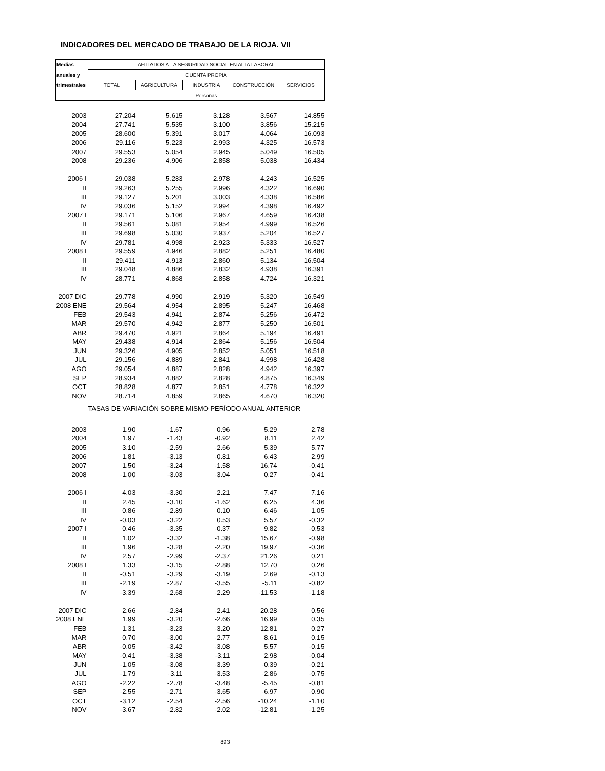INDICADORES DEL MERCADO DE TRABAJO DE LA RIOJA. VII
| Medias | AFILIADOS A LA SEGURIDAD SOCIAL EN ALTA LABORAL | | | | |
| --- | --- | --- | --- | --- | --- |
| anuales y | CUENTA PROPIA | | | | |
| trimestrales | TOTAL | AGRICULTURA | INDUSTRIA | CONSTRUCCIÓN | SERVICIOS |
| | Personas | | | | |
| 2003 | 27.204 | 5.615 | 3.128 | 3.567 | 14.855 |
| 2004 | 27.741 | 5.535 | 3.100 | 3.856 | 15.215 |
| 2005 | 28.600 | 5.391 | 3.017 | 4.064 | 16.093 |
| 2006 | 29.116 | 5.223 | 2.993 | 4.325 | 16.573 |
| 2007 | 29.553 | 5.054 | 2.945 | 5.049 | 16.505 |
| 2008 | 29.236 | 4.906 | 2.858 | 5.038 | 16.434 |
| 2006 I | 29.038 | 5.283 | 2.978 | 4.243 | 16.525 |
| II | 29.263 | 5.255 | 2.996 | 4.322 | 16.690 |
| III | 29.127 | 5.201 | 3.003 | 4.338 | 16.586 |
| IV | 29.036 | 5.152 | 2.994 | 4.398 | 16.492 |
| 2007 I | 29.171 | 5.106 | 2.967 | 4.659 | 16.438 |
| II | 29.561 | 5.081 | 2.954 | 4.999 | 16.526 |
| III | 29.698 | 5.030 | 2.937 | 5.204 | 16.527 |
| IV | 29.781 | 4.998 | 2.923 | 5.333 | 16.527 |
| 2008 I | 29.559 | 4.946 | 2.882 | 5.251 | 16.480 |
| II | 29.411 | 4.913 | 2.860 | 5.134 | 16.504 |
| III | 29.048 | 4.886 | 2.832 | 4.938 | 16.391 |
| IV | 28.771 | 4.868 | 2.858 | 4.724 | 16.321 |
| 2007 DIC | 29.778 | 4.990 | 2.919 | 5.320 | 16.549 |
| 2008 ENE | 29.564 | 4.954 | 2.895 | 5.247 | 16.468 |
| FEB | 29.543 | 4.941 | 2.874 | 5.256 | 16.472 |
| MAR | 29.570 | 4.942 | 2.877 | 5.250 | 16.501 |
| ABR | 29.470 | 4.921 | 2.864 | 5.194 | 16.491 |
| MAY | 29.438 | 4.914 | 2.864 | 5.156 | 16.504 |
| JUN | 29.326 | 4.905 | 2.852 | 5.051 | 16.518 |
| JUL | 29.156 | 4.889 | 2.841 | 4.998 | 16.428 |
| AGO | 29.054 | 4.887 | 2.828 | 4.942 | 16.397 |
| SEP | 28.934 | 4.882 | 2.828 | 4.875 | 16.349 |
| OCT | 28.828 | 4.877 | 2.851 | 4.778 | 16.322 |
| NOV | 28.714 | 4.859 | 2.865 | 4.670 | 16.320 |
| | TASAS DE VARIACIÓN SOBRE MISMO PERÍODO ANUAL ANTERIOR | | | | |
| 2003 | 1.90 | -1.67 | 0.96 | 5.29 | 2.78 |
| 2004 | 1.97 | -1.43 | -0.92 | 8.11 | 2.42 |
| 2005 | 3.10 | -2.59 | -2.66 | 5.39 | 5.77 |
| 2006 | 1.81 | -3.13 | -0.81 | 6.43 | 2.99 |
| 2007 | 1.50 | -3.24 | -1.58 | 16.74 | -0.41 |
| 2008 | -1.00 | -3.03 | -3.04 | 0.27 | -0.41 |
| 2006 I | 4.03 | -3.30 | -2.21 | 7.47 | 7.16 |
| II | 2.45 | -3.10 | -1.62 | 6.25 | 4.36 |
| III | 0.86 | -2.89 | 0.10 | 6.46 | 1.05 |
| IV | -0.03 | -3.22 | 0.53 | 5.57 | -0.32 |
| 2007 I | 0.46 | -3.35 | -0.37 | 9.82 | -0.53 |
| II | 1.02 | -3.32 | -1.38 | 15.67 | -0.98 |
| III | 1.96 | -3.28 | -2.20 | 19.97 | -0.36 |
| IV | 2.57 | -2.99 | -2.37 | 21.26 | 0.21 |
| 2008 I | 1.33 | -3.15 | -2.88 | 12.70 | 0.26 |
| II | -0.51 | -3.29 | -3.19 | 2.69 | -0.13 |
| III | -2.19 | -2.87 | -3.55 | -5.11 | -0.82 |
| IV | -3.39 | -2.68 | -2.29 | -11.53 | -1.18 |
| 2007 DIC | 2.66 | -2.84 | -2.41 | 20.28 | 0.56 |
| 2008 ENE | 1.99 | -3.20 | -2.66 | 16.99 | 0.35 |
| FEB | 1.31 | -3.23 | -3.20 | 12.81 | 0.27 |
| MAR | 0.70 | -3.00 | -2.77 | 8.61 | 0.15 |
| ABR | -0.05 | -3.42 | -3.08 | 5.57 | -0.15 |
| MAY | -0.41 | -3.38 | -3.11 | 2.98 | -0.04 |
| JUN | -1.05 | -3.08 | -3.39 | -0.39 | -0.21 |
| JUL | -1.79 | -3.11 | -3.53 | -2.86 | -0.75 |
| AGO | -2.22 | -2.78 | -3.48 | -5.45 | -0.81 |
| SEP | -2.55 | -2.71 | -3.65 | -6.97 | -0.90 |
| OCT | -3.12 | -2.54 | -2.56 | -10.24 | -1.10 |
| NOV | -3.67 | -2.82 | -2.02 | -12.81 | -1.25 |
| 893 | | | | | |